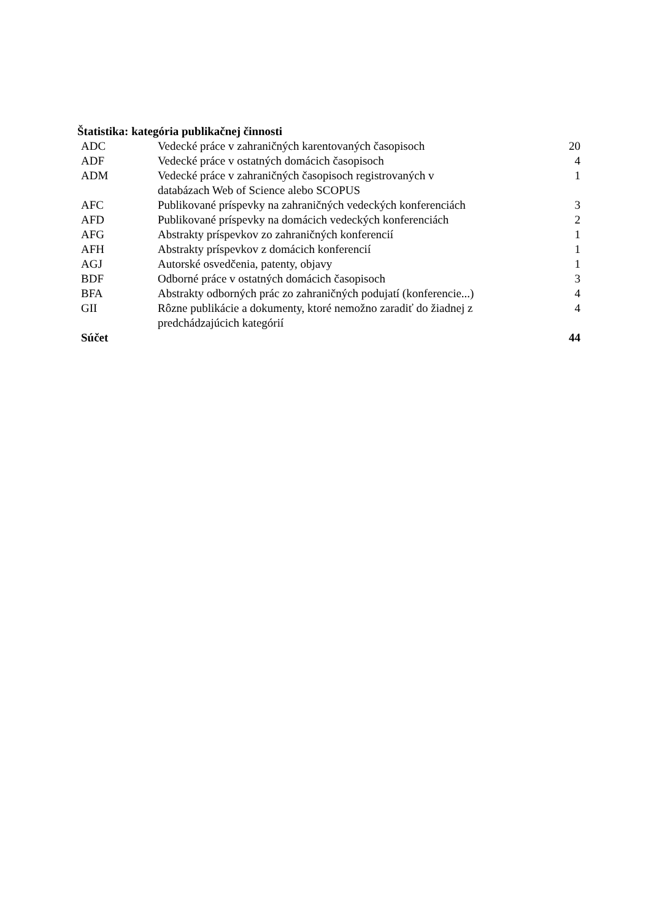Štatistika: kategória publikačnej činnosti
| ADC | Vedecké práce v zahraničných karentovaných časopisoch | 20 |
| ADF | Vedecké práce v ostatných domácich časopisoch | 4 |
| ADM | Vedecké práce v zahraničných časopisoch registrovaných v databázach Web of Science alebo SCOPUS | 1 |
| AFC | Publikované príspevky na zahraničných vedeckých konferenciách | 3 |
| AFD | Publikované príspevky na domácich vedeckých konferenciách | 2 |
| AFG | Abstrakty príspevkov zo zahraničných konferencií | 1 |
| AFH | Abstrakty príspevkov z domácich konferencií | 1 |
| AGJ | Autorské osvedčenia, patenty, objavy | 1 |
| BDF | Odborné práce v ostatných domácich časopisoch | 3 |
| BFA | Abstrakty odborných prác zo zahraničných podujatí (konferencie...) | 4 |
| GII | Rôzne publikácie a dokumenty, ktoré nemožno zaradiť do žiadnej z predchádzajúcich kategórií | 4 |
| Súčet | | 44 |